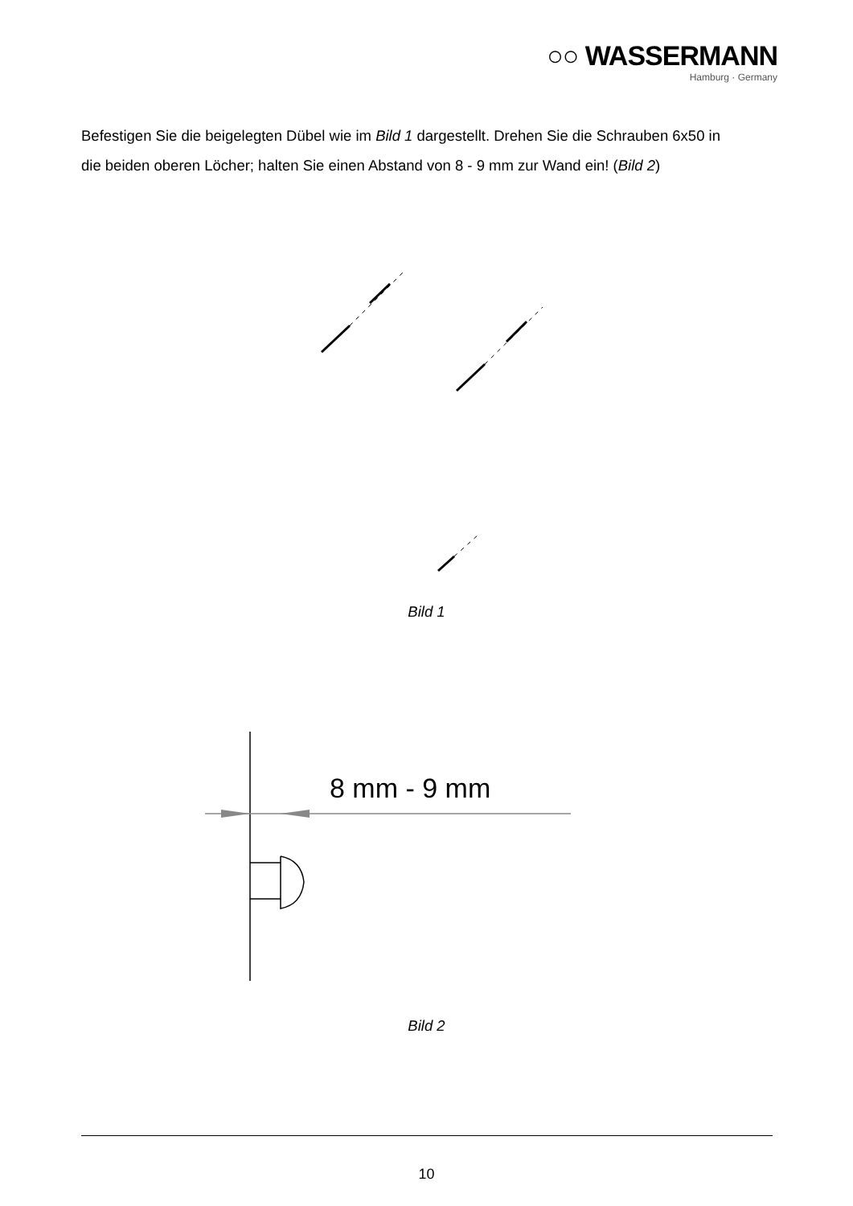○○ WASSERMANN
Hamburg · Germany
Befestigen Sie die beigelegten Dübel wie im Bild 1 dargestellt. Drehen Sie die Schrauben 6x50 in die beiden oberen Löcher; halten Sie einen Abstand von 8 - 9 mm zur Wand ein! (Bild 2)
Bild 1
8 mm - 9 mm
Bild 2
10